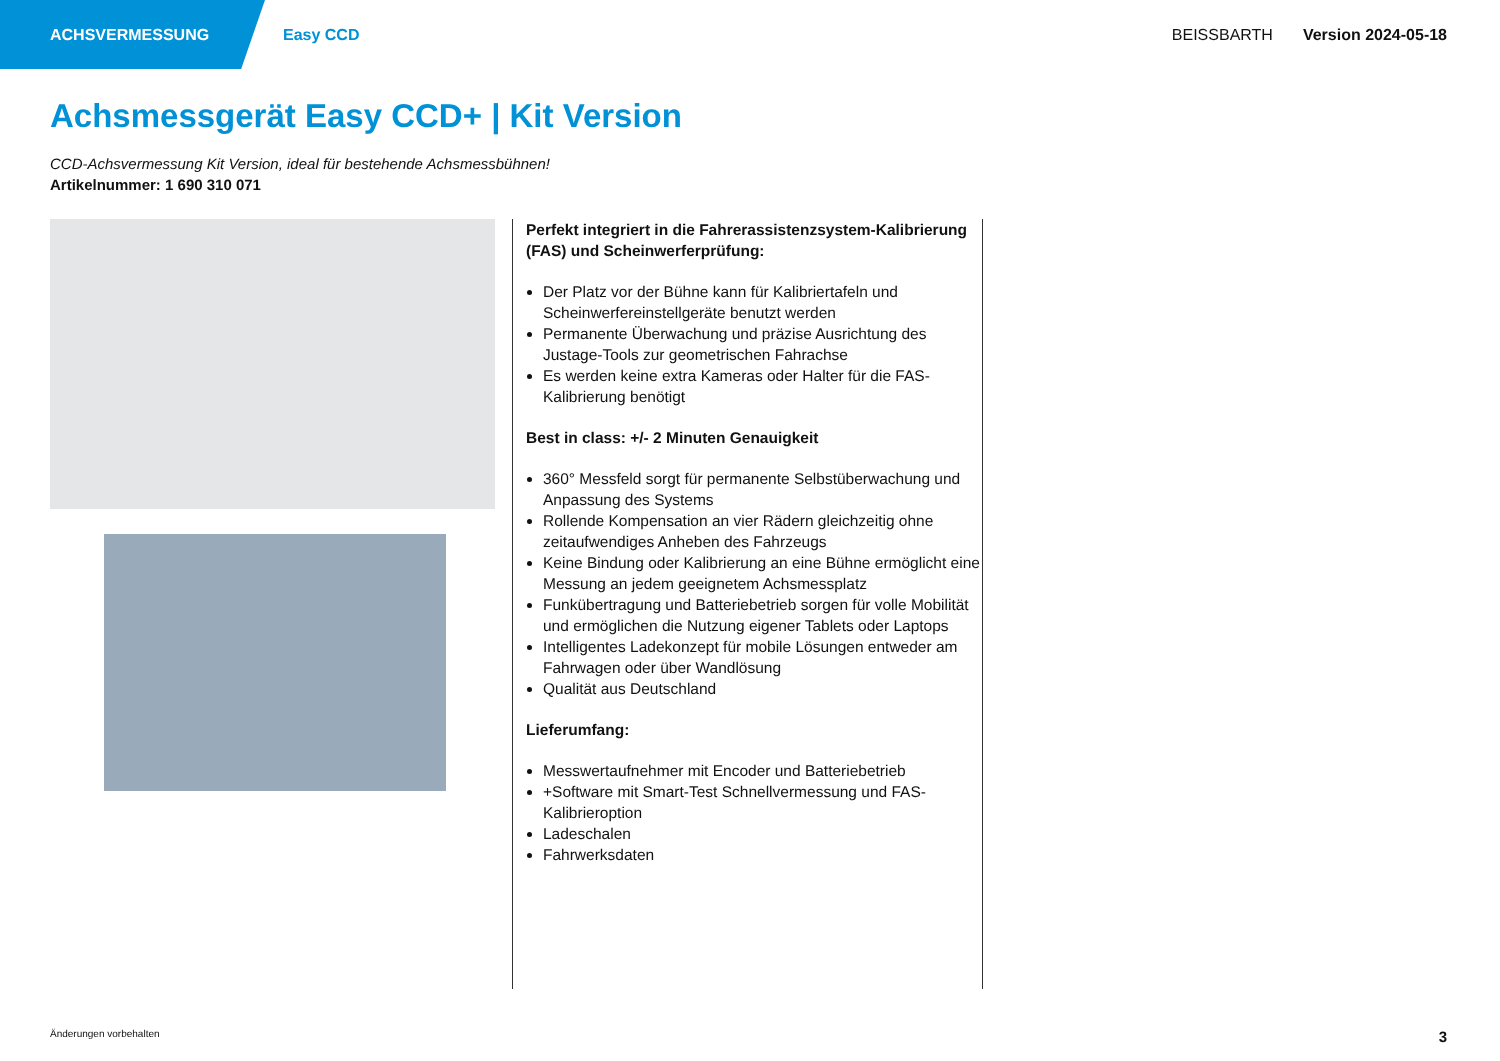ACHSVERMESSUNG
Easy CCD BEISSBARTH Version 2024-05-18
Achsmessgerät Easy CCD+ | Kit Version
CCD-Achsvermessung Kit Version, ideal für bestehende Achsmessbühnen!
Artikelnummer: 1 690 310 071
Perfekt integriert in die Fahrerassistenzsystem-Kalibrierung (FAS) und Scheinwerferprüfung:
Der Platz vor der Bühne kann für Kalibriertafeln und Scheinwerfereinstellgeräte benutzt werden
Permanente Überwachung und präzise Ausrichtung des Justage-Tools zur geometrischen Fahrachse
Es werden keine extra Kameras oder Halter für die FAS-Kalibrierung benötigt
Best in class: +/- 2 Minuten Genauigkeit
360° Messfeld sorgt für permanente Selbstüberwachung und Anpassung des Systems
Rollende Kompensation an vier Rädern gleichzeitig ohne zeitaufwendiges Anheben des Fahrzeugs
Keine Bindung oder Kalibrierung an eine Bühne ermöglicht eine Messung an jedem geeignetem Achsmessplatz
Funkübertragung und Batteriebetrieb sorgen für volle Mobilität und ermöglichen die Nutzung eigener Tablets oder Laptops
Intelligentes Ladekonzept für mobile Lösungen entweder am Fahrwagen oder über Wandlösung
Qualität aus Deutschland
Lieferumfang:
Messwertaufnehmer mit Encoder und Batteriebetrieb
+Software mit Smart-Test Schnellvermessung und FAS-Kalibrieroption
Ladeschalen
Fahrwerksdaten
Änderungen vorbehalten 3